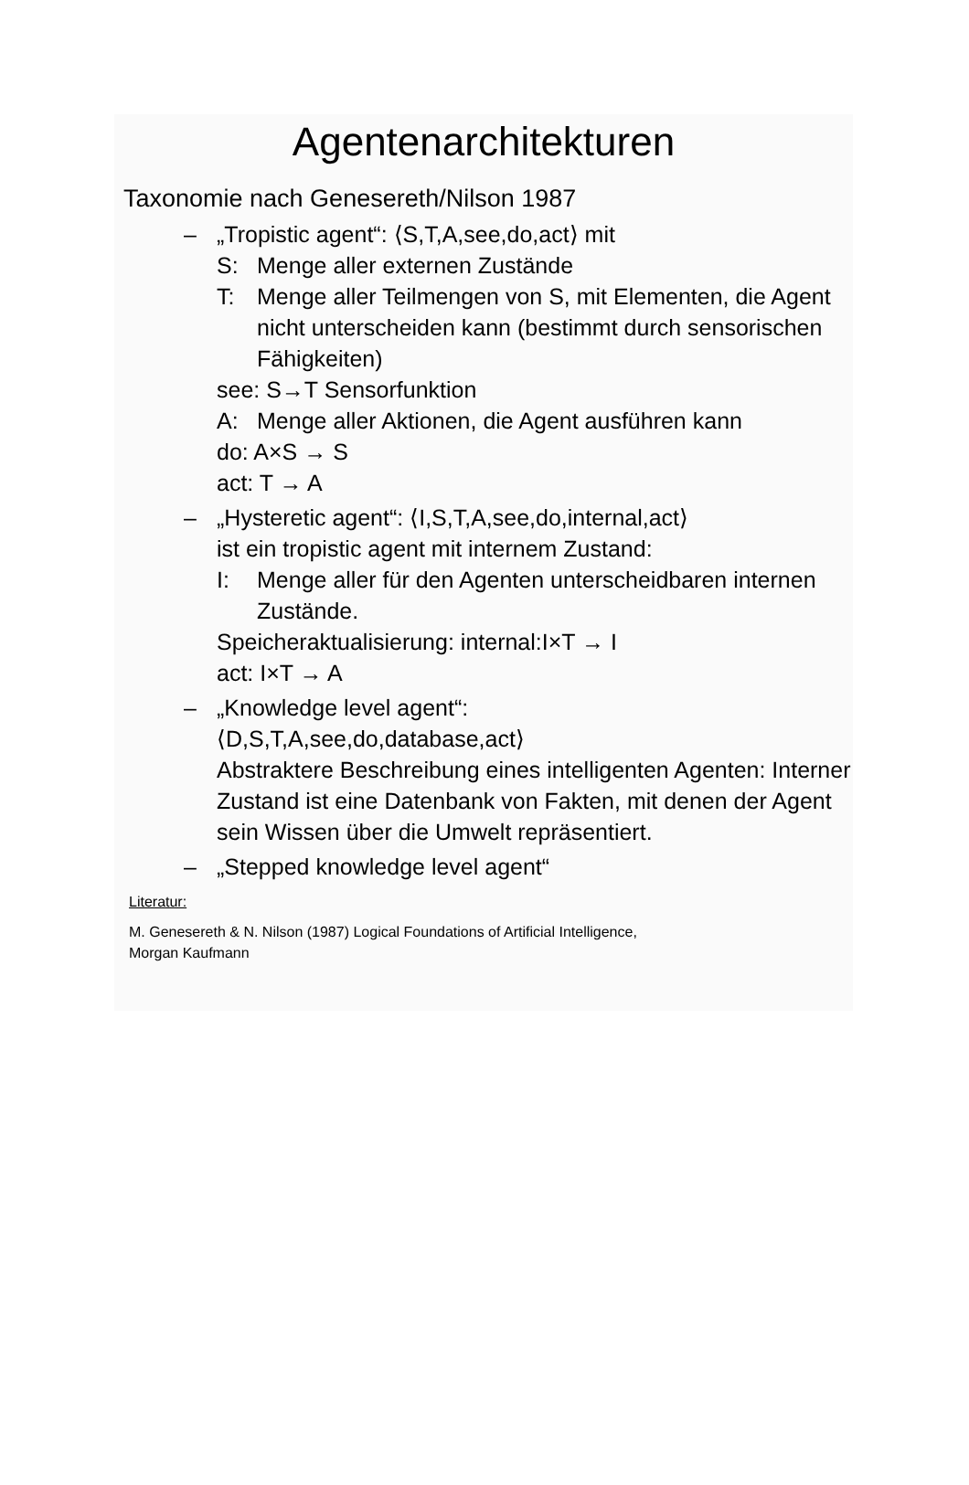Agentenarchitekturen
Taxonomie nach Genesereth/Nilson 1987
– „Tropistic agent“: ⟨S,T,A,see,do,act⟩ mit
S: Menge aller externen Zustände
T: Menge aller Teilmengen von S, mit Elementen, die Agent nicht unterscheiden kann (bestimmt durch sensorischen Fähigkeiten)
see: S→T Sensorfunktion
A: Menge aller Aktionen, die Agent ausführen kann
do: A×S → S
act: T → A
– „Hysteretic agent“: ⟨I,S,T,A,see,do,internal,act⟩
ist ein tropistic agent mit internem Zustand:
I: Menge aller für den Agenten unterscheidbaren internen Zustände.
Speicheraktualisierung: internal:I×T → I
act: I×T → A
– „Knowledge level agent“:
⟨D,S,T,A,see,do,database,act⟩
Abstraktere Beschreibung eines intelligenten Agenten: Interner Zustand ist eine Datenbank von Fakten, mit denen der Agent sein Wissen über die Umwelt repräsentiert.
– „Stepped knowledge level agent“
Literatur:
M. Genesereth & N. Nilson (1987) Logical Foundations of Artificial Intelligence,
Morgan Kaufmann